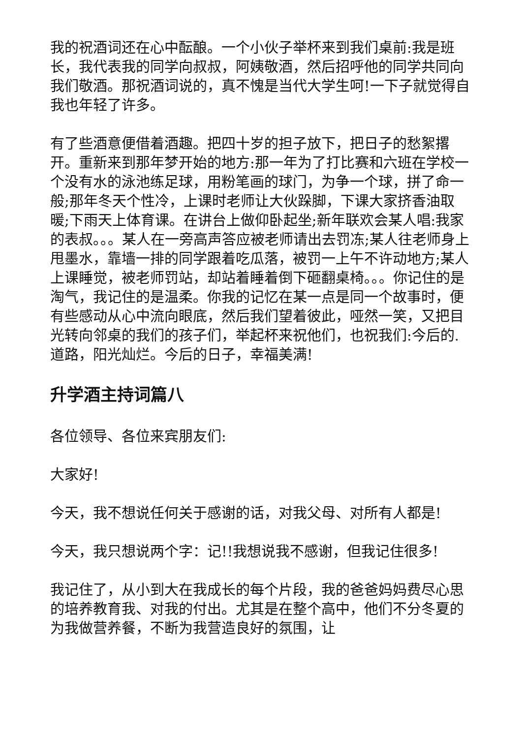我的祝酒词还在心中酝酿。一个小伙子举杯来到我们桌前:我是班长，我代表我的同学向叔叔，阿姨敬酒，然后招呼他的同学共同向我们敬酒。那祝酒词说的，真不愧是当代大学生呵!一下子就觉得自我也年轻了许多。
有了些酒意便借着酒趣。把四十岁的担子放下，把日子的愁絮撂开。重新来到那年梦开始的地方:那一年为了打比赛和六班在学校一个没有水的泳池练足球，用粉笔画的球门，为争一个球，拼了命一般;那年冬天个性冷，上课时老师让大伙跺脚，下课大家挤香油取暖;下雨天上体育课。在讲台上做仰卧起坐;新年联欢会某人唱:我家的表叔。。。某人在一旁高声答应被老师请出去罚冻;某人往老师身上甩墨水，靠墙一排的同学跟着吃瓜落，被罚一上午不许动地方;某人上课睡觉，被老师罚站，却站着睡着倒下砸翻桌椅。。。你记住的是淘气，我记住的是温柔。你我的记忆在某一点是同一个故事时，便有些感动从心中流向眼底，然后我们望着彼此，哑然一笑，又把目光转向邻桌的我们的孩子们，举起杯来祝他们，也祝我们:今后的.道路，阳光灿烂。今后的日子，幸福美满!
升学酒主持词篇八
各位领导、各位来宾朋友们:
大家好!
今天，我不想说任何关于感谢的话，对我父母、对所有人都是!
今天，我只想说两个字：记!!我想说我不感谢，但我记住很多!
我记住了，从小到大在我成长的每个片段，我的爸爸妈妈费尽心思的培养教育我、对我的付出。尤其是在整个高中，他们不分冬夏的为我做营养餐，不断为我营造良好的氛围，让